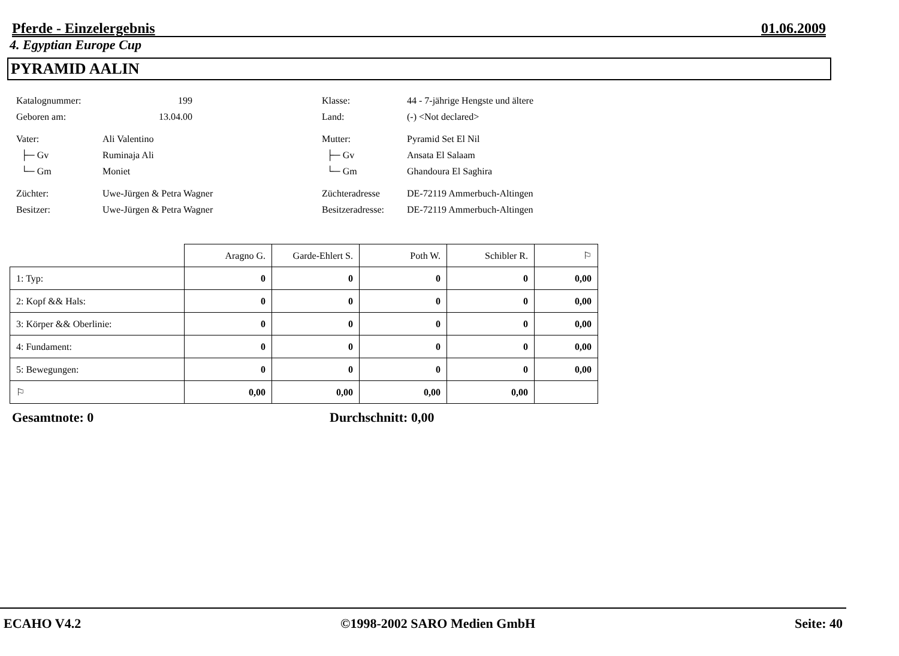Pferde - Einzelergebnis 01.06.2009
4. Egyptian Europe Cup
PYRAMID AALIN
Katalognummer: 199
Geboren am: 13.04.00
Vater: Ali Valentino
├─ Gv Ruminaja Ali
└─ Gm Moniet
Züchter: Uwe-Jürgen & Petra Wagner
Besitzer: Uwe-Jürgen & Petra Wagner
Klasse: 44 - 7-jährige Hengste und ältere
Land: (-) <Not declared>
Mutter: Pyramid Set El Nil
├─ Gv Ansata El Salaam
└─ Gm Ghandoura El Saghira
Züchteradresse DE-72119 Ammerbuch-Altingen
Besitzeradresse: DE-72119 Ammerbuch-Altingen
| | Aragno G. | Garde-Ehlert S. | Poth W. | Schibler R. | ⚐ |
| --- | --- | --- | --- | --- | --- |
| 1: Typ: | 0 | 0 | 0 | 0 | 0,00 |
| 2: Kopf && Hals: | 0 | 0 | 0 | 0 | 0,00 |
| 3: Körper && Oberlinie: | 0 | 0 | 0 | 0 | 0,00 |
| 4: Fundament: | 0 | 0 | 0 | 0 | 0,00 |
| 5: Bewegungen: | 0 | 0 | 0 | 0 | 0,00 |
| ⚐ | 0,00 | 0,00 | 0,00 | 0,00 | |
Gesamtnote: 0 Durchschnitt: 0,00
ECAHO V4.2 ©1998-2002 SARO Medien GmbH Seite: 40